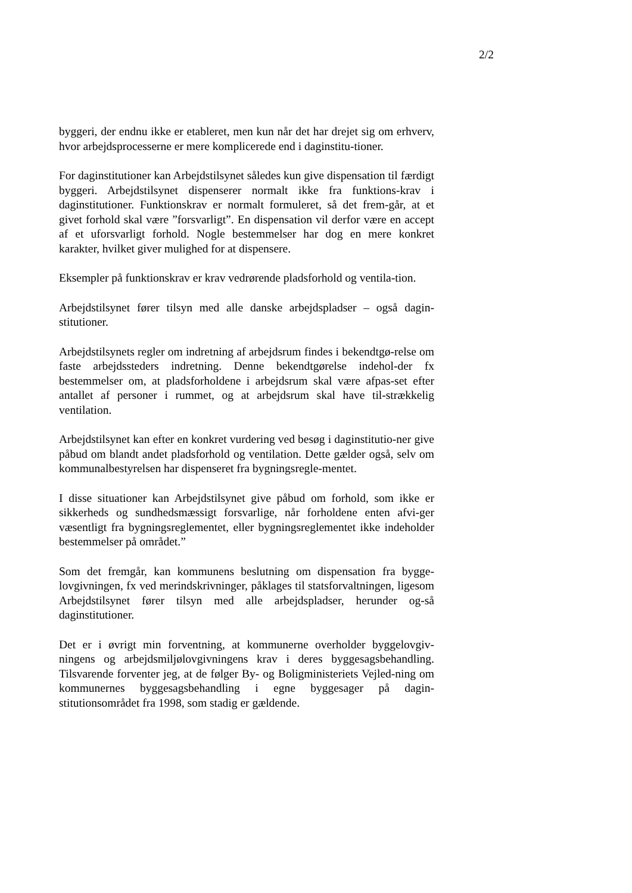2/2
byggeri, der endnu ikke er etableret, men kun når det har drejet sig om erhverv, hvor arbejdsprocesserne er mere komplicerede end i daginstitu-tioner.
For daginstitutioner kan Arbejdstilsynet således kun give dispensation til færdigt byggeri. Arbejdstilsynet dispenserer normalt ikke fra funktions-krav i daginstitutioner. Funktionskrav er normalt formuleret, så det frem-går, at et givet forhold skal være ”forsvarligt”. En dispensation vil derfor være en accept af et uforsvarligt forhold. Nogle bestemmelser har dog en mere konkret karakter, hvilket giver mulighed for at dispensere.
Eksempler på funktionskrav er krav vedrørende pladsforhold og ventila-tion.
Arbejdstilsynet fører tilsyn med alle danske arbejdspladser – også dagin-stitutioner.
Arbejdstilsynets regler om indretning af arbejdsrum findes i bekendtgø-relse om faste arbejdssteders indretning. Denne bekendtgørelse indehol-der fx bestemmelser om, at pladsforholdene i arbejdsrum skal være afpas-set efter antallet af personer i rummet, og at arbejdsrum skal have til-strækkelig ventilation.
Arbejdstilsynet kan efter en konkret vurdering ved besøg i daginstitutio-ner give påbud om blandt andet pladsforhold og ventilation. Dette gælder også, selv om kommunalbestyrelsen har dispenseret fra bygningsregle-mentet.
I disse situationer kan Arbejdstilsynet give påbud om forhold, som ikke er sikkerheds og sundhedsmæssigt forsvarlige, når forholdene enten afvi-ger væsentligt fra bygningsreglementet, eller bygningsreglementet ikke indeholder bestemmelser på området.”
Som det fremgår, kan kommunens beslutning om dispensation fra bygge-lovgivningen, fx ved merindskrivninger, påklages til statsforvaltningen, ligesom Arbejdstilsynet fører tilsyn med alle arbejdspladser, herunder og-så daginstitutioner.
Det er i øvrigt min forventning, at kommunerne overholder byggelovgiv-ningens og arbejdsmiljølovgivningens krav i deres byggesagsbehandling. Tilsvarende forventer jeg, at de følger By- og Boligministeriets Vejled-ning om kommunernes byggesagsbehandling i egne byggesager på dagin-stitutionsområdet fra 1998, som stadig er gældende.